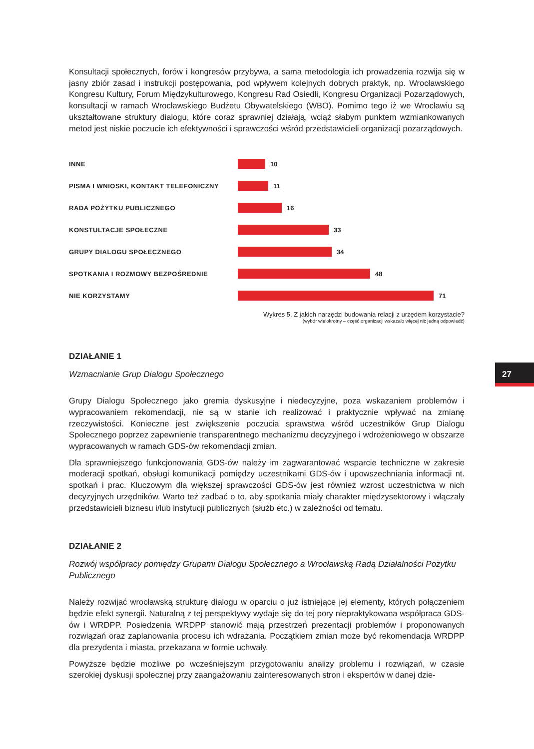Konsultacji społecznych, forów i kongresów przybywa, a sama metodologia ich prowadzenia rozwija się w jasny zbiór zasad i instrukcji postępowania, pod wpływem kolejnych dobrych praktyk, np. Wrocławskiego Kongresu Kultury, Forum Międzykulturowego, Kongresu Rad Osiedli, Kongresu Organizacji Pozarządowych, konsultacji w ramach Wrocławskiego Budżetu Obywatelskiego (WBO). Pomimo tego iż we Wrocławiu są ukształtowane struktury dialogu, które coraz sprawniej działają, wciąż słabym punktem wzmiankowanych metod jest niskie poczucie ich efektywności i sprawczości wśród przedstawicieli organizacji pozarządowych.
INNE
10
PISMA I WNIOSKI, KONTAKT TELEFONICZNY
11
RADA POŻYTKU PUBLICZNEGO
16
KONSTULTACJE SPOŁECZNE
33
GRUPY DIALOGU SPOŁECZNEGO
34
SPOTKANIA I ROZMOWY BEZPOŚREDNIE
48
NIE KORZYSTAMY
71
Wykres 5. Z jakich narzędzi budowania relacji z urzędem korzystacie?
(wybór wielokrotny – część organizacji wskazało więcej niż jedną odpowiedź)
DZIAŁANIE 1
Wzmacnianie Grup Dialogu Społecznego
Grupy Dialogu Społecznego jako gremia dyskusyjne i niedecyzyjne, poza wskazaniem problemów i wypracowaniem rekomendacji, nie są w stanie ich realizować i praktycznie wpływać na zmianę rzeczywistości. Konieczne jest zwiększenie poczucia sprawstwa wśród uczestników Grup Dialogu Społecznego poprzez zapewnienie transparentnego mechanizmu decyzyjnego i wdrożeniowego w obszarze wypracowanych w ramach GDS-ów rekomendacji zmian.
Dla sprawniejszego funkcjonowania GDS-ów należy im zagwarantować wsparcie techniczne w zakresie moderacji spotkań, obsługi komunikacji pomiędzy uczestnikami GDS-ów i upowszechniania informacji nt. spotkań i prac. Kluczowym dla większej sprawczości GDS-ów jest również wzrost uczestnictwa w nich decyzyjnych urzędników. Warto też zadbać o to, aby spotkania miały charakter międzysektorowy i włączały przedstawicieli biznesu i/lub instytucji publicznych (służb etc.) w zależności od tematu.
DZIAŁANIE 2
Rozwój współpracy pomiędzy Grupami Dialogu Społecznego a Wrocławską Radą Działalności Pożytku Publicznego
Należy rozwijać wrocławską strukturę dialogu w oparciu o już istniejące jej elementy, których połączeniem będzie efekt synergii. Naturalną z tej perspektywy wydaje się do tej pory niepraktykowana współpraca GDS-ów i WRDPP. Posiedzenia WRDPP stanowić mają przestrzeń prezentacji problemów i proponowanych rozwiązań oraz zaplanowania procesu ich wdrażania. Początkiem zmian może być rekomendacja WRDPP dla prezydenta i miasta, przekazana w formie uchwały.
Powyższe będzie możliwe po wcześniejszym przygotowaniu analizy problemu i rozwiązań, w czasie szerokiej dyskusji społecznej przy zaangażowaniu zainteresowanych stron i ekspertów w danej dzie-
27